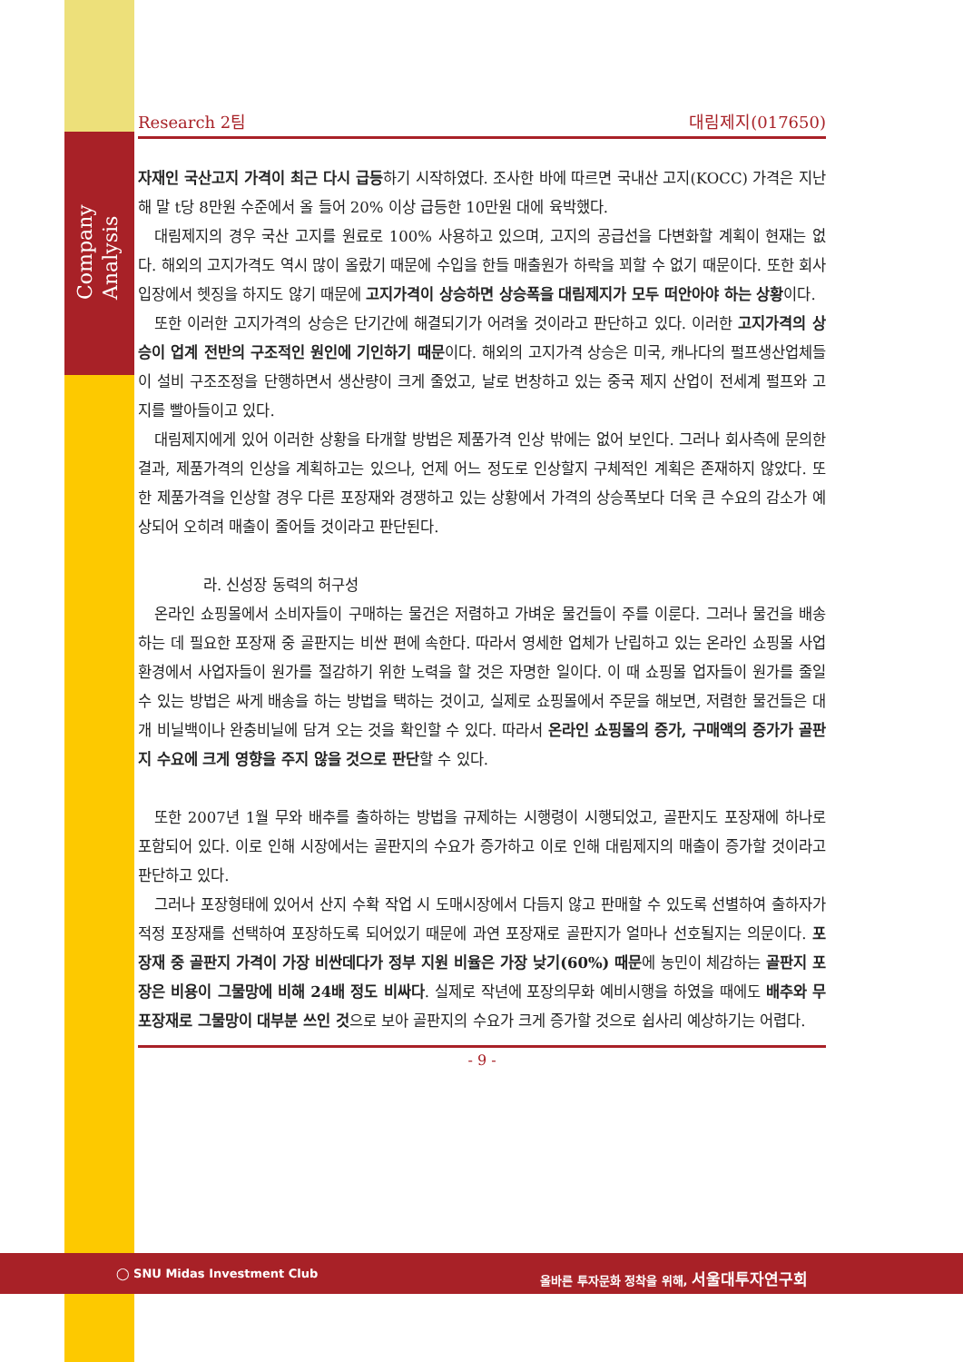Company Analysis
Research 2팀 대림제지(017650)
자재인 국산고지 가격이 최근 다시 급등하기 시작하였다. 조사한 바에 따르면 국내산 고지(KOCC) 가격은 지난해 말 t당 8만원 수준에서 올 들어 20% 이상 급등한 10만원 대에 육박했다.
대림제지의 경우 국산 고지를 원료로 100% 사용하고 있으며, 고지의 공급선을 다변화할 계획이 현재는 없다. 해외의 고지가격도 역시 많이 올랐기 때문에 수입을 한들 매출원가 하락을 꾀할 수 없기 때문이다. 또한 회사 입장에서 헷징을 하지도 않기 때문에 고지가격이 상승하면 상승폭을 대림제지가 모두 떠안아야 하는 상황이다.
또한 이러한 고지가격의 상승은 단기간에 해결되기가 어려울 것이라고 판단하고 있다. 이러한 고지가격의 상승이 업계 전반의 구조적인 원인에 기인하기 때문이다. 해외의 고지가격 상승은 미국, 캐나다의 펄프생산업체들이 설비 구조조정을 단행하면서 생산량이 크게 줄었고, 날로 번창하고 있는 중국 제지 산업이 전세계 펄프와 고지를 빨아들이고 있다.
대림제지에게 있어 이러한 상황을 타개할 방법은 제품가격 인상 밖에는 없어 보인다. 그러나 회사측에 문의한 결과, 제품가격의 인상을 계획하고는 있으나, 언제 어느 정도로 인상할지 구체적인 계획은 존재하지 않았다. 또한 제품가격을 인상할 경우 다른 포장재와 경쟁하고 있는 상황에서 가격의 상승폭보다 더욱 큰 수요의 감소가 예상되어 오히려 매출이 줄어들 것이라고 판단된다.
라. 신성장 동력의 허구성
온라인 쇼핑몰에서 소비자들이 구매하는 물건은 저렴하고 가벼운 물건들이 주를 이룬다. 그러나 물건을 배송하는 데 필요한 포장재 중 골판지는 비싼 편에 속한다. 따라서 영세한 업체가 난립하고 있는 온라인 쇼핑몰 사업환경에서 사업자들이 원가를 절감하기 위한 노력을 할 것은 자명한 일이다. 이 때 쇼핑몰 업자들이 원가를 줄일 수 있는 방법은 싸게 배송을 하는 방법을 택하는 것이고, 실제로 쇼핑몰에서 주문을 해보면, 저렴한 물건들은 대개 비닐백이나 완충비닐에 담겨 오는 것을 확인할 수 있다. 따라서 온라인 쇼핑몰의 증가, 구매액의 증가가 골판지 수요에 크게 영향을 주지 않을 것으로 판단할 수 있다.
또한 2007년 1월 무와 배추를 출하하는 방법을 규제하는 시행령이 시행되었고, 골판지도 포장재에 하나로 포함되어 있다. 이로 인해 시장에서는 골판지의 수요가 증가하고 이로 인해 대림제지의 매출이 증가할 것이라고 판단하고 있다.
그러나 포장형태에 있어서 산지 수확 작업 시 도매시장에서 다듬지 않고 판매할 수 있도록 선별하여 출하자가 적정 포장재를 선택하여 포장하도록 되어있기 때문에 과연 포장재로 골판지가 얼마나 선호될지는 의문이다. 포장재 중 골판지 가격이 가장 비싼데다가 정부 지원 비율은 가장 낮기(60%) 때문에 농민이 체감하는 골판지 포장은 비용이 그물망에 비해 24배 정도 비싸다. 실제로 작년에 포장의무화 예비시행을 하였을 때에도 배추와 무 포장재로 그물망이 대부분 쓰인 것으로 보아 골판지의 수요가 크게 증가할 것으로 쉽사리 예상하기는 어렵다.
- 9 -
◯ SNU Midas Investment Club
올바른 투자문화 정착을 위해, 서울대투자연구회